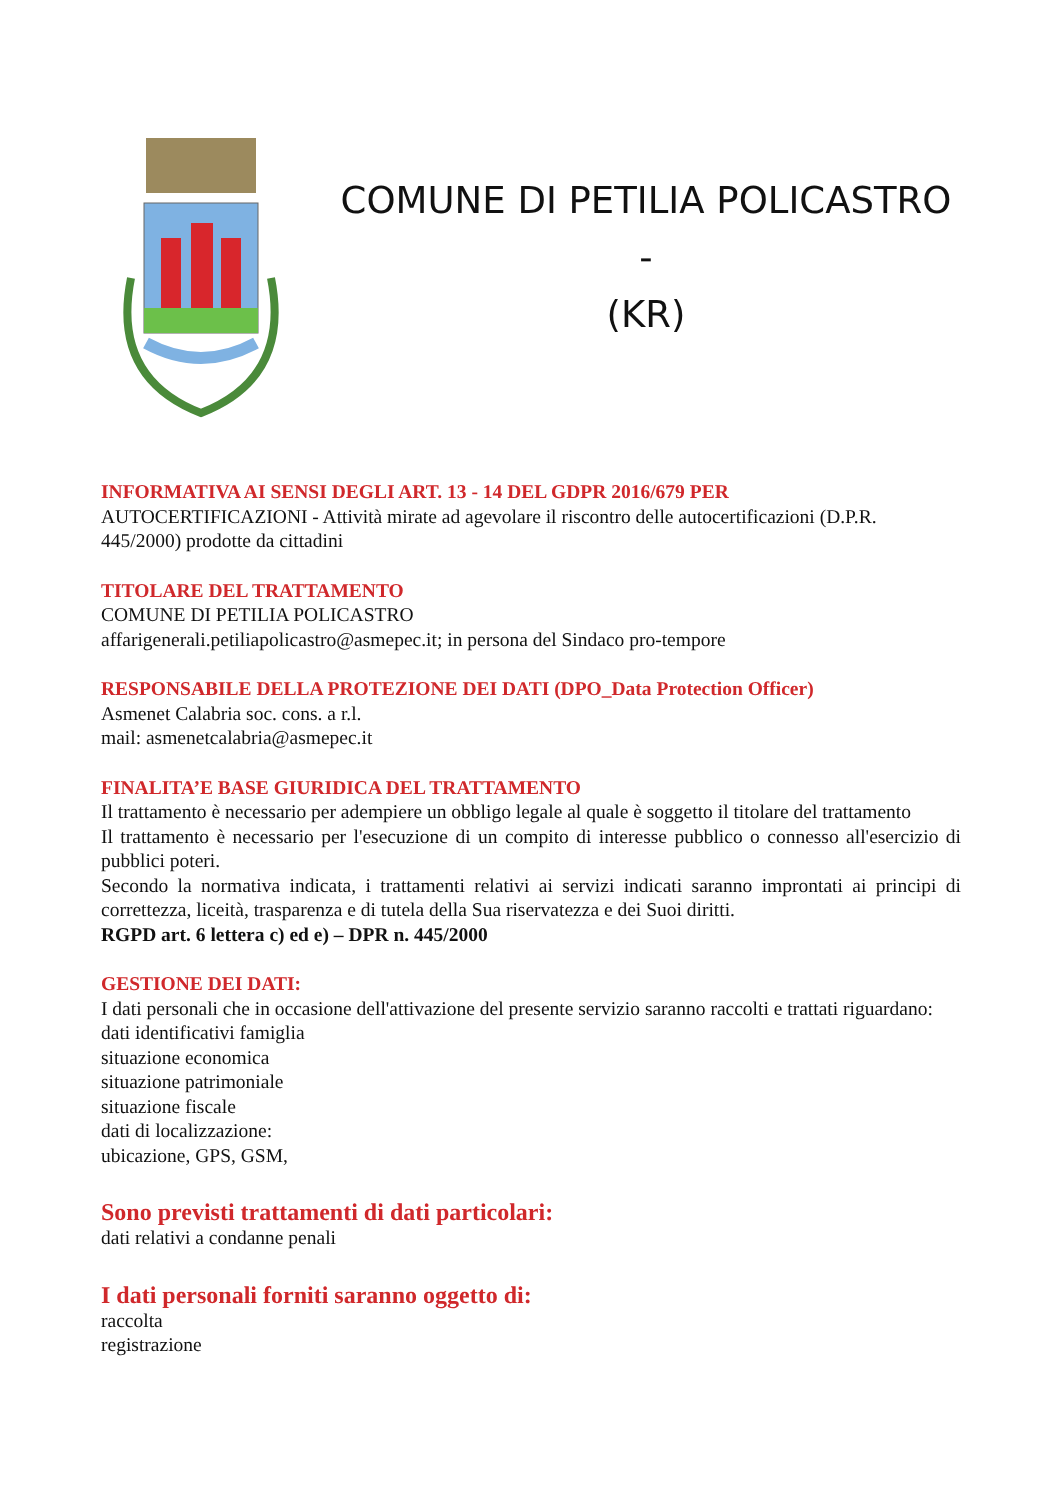COMUNE DI PETILIA POLICASTRO -
(KR)
INFORMATIVA AI SENSI DEGLI ART. 13 - 14 DEL GDPR 2016/679 PER
AUTOCERTIFICAZIONI - Attività mirate ad agevolare il riscontro delle autocertificazioni (D.P.R. 445/2000) prodotte da cittadini
TITOLARE DEL TRATTAMENTO
COMUNE DI PETILIA POLICASTRO
affarigenerali.petiliapolicastro@asmepec.it; in persona del Sindaco pro-tempore
RESPONSABILE DELLA PROTEZIONE DEI DATI (DPO_Data Protection Officer)
Asmenet Calabria soc. cons. a r.l.
mail: asmenetcalabria@asmepec.it
FINALITA’E BASE GIURIDICA DEL TRATTAMENTO
Il trattamento è necessario per adempiere un obbligo legale al quale è soggetto il titolare del trattamento
Il trattamento è necessario per l'esecuzione di un compito di interesse pubblico o connesso all'esercizio di pubblici poteri.
Secondo la normativa indicata, i trattamenti relativi ai servizi indicati saranno improntati ai principi di correttezza, liceità, trasparenza e di tutela della Sua riservatezza e dei Suoi diritti.
RGPD art. 6 lettera c) ed e) – DPR n. 445/2000
GESTIONE DEI DATI:
I dati personali che in occasione dell'attivazione del presente servizio saranno raccolti e trattati riguardano:
dati identificativi famiglia
situazione economica
situazione patrimoniale
situazione fiscale
dati di localizzazione:
ubicazione, GPS, GSM,
Sono previsti trattamenti di dati particolari:
dati relativi a condanne penali
I dati personali forniti saranno oggetto di:
raccolta
registrazione